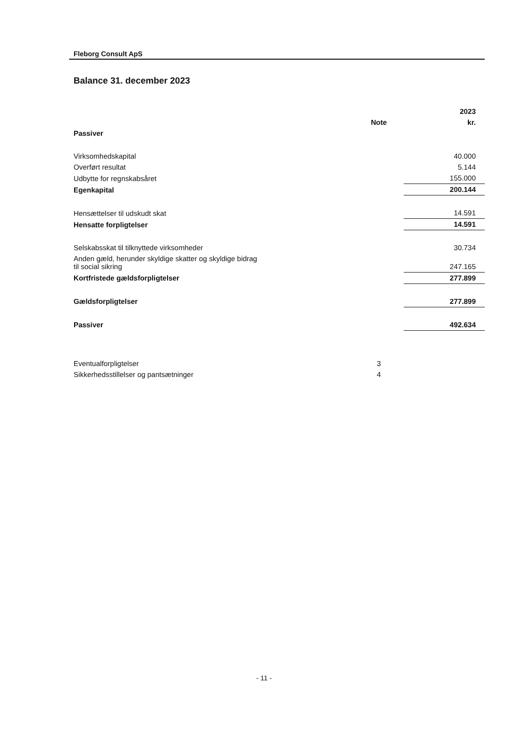Fleborg Consult ApS
Balance 31. december 2023
| | | 2023 |
| --- | --- | --- |
| | Note | kr. |
| Passiver | | |
| Virksomhedskapital | | 40.000 |
| Overført resultat | | 5.144 |
| Udbytte for regnskabsåret | | 155.000 |
| Egenkapital | | 200.144 |
| Hensættelser til udskudt skat | | 14.591 |
| Hensatte forpligtelser | | 14.591 |
| Selskabsskat til tilknyttede virksomheder | | 30.734 |
| Anden gæld, herunder skyldige skatter og skyldige bidrag til social sikring | | 247.165 |
| Kortfristede gældsforpligtelser | | 277.899 |
| Gældsforpligtelser | | 277.899 |
| Passiver | | 492.634 |
| Eventualforpligtelser | 3 | |
| Sikkerhedsstillelser og pantsætninger | 4 | |
- 11 -